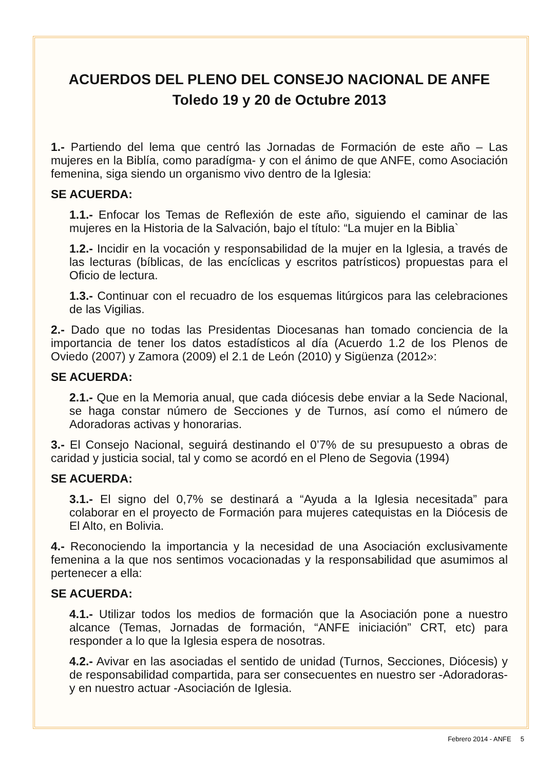ACUERDOS DEL PLENO DEL CONSEJO NACIONAL DE ANFE
Toledo 19 y 20 de Octubre 2013
1.- Partiendo del lema que centró las Jornadas de Formación de este año – Las mujeres en la Biblía, como paradígma- y con el ánimo de que ANFE, como Asociación femenina, siga siendo un organismo vivo dentro de la Iglesia:
SE ACUERDA:
1.1.- Enfocar los Temas de Reflexión de este año, siguiendo el caminar de las mujeres en la Historia de la Salvación, bajo el título: “La mujer en la Biblia`
1.2.- Incidir en la vocación y responsabilidad de la mujer en la Iglesia, a través de las lecturas (bíblicas, de las encíclicas y escritos patrísticos) propuestas para el Oficio de lectura.
1.3.- Continuar con el recuadro de los esquemas litúrgicos para las celebraciones de las Vigilias.
2.- Dado que no todas las Presidentas Diocesanas han tomado conciencia de la importancia de tener los datos estadísticos al día (Acuerdo 1.2 de los Plenos de Oviedo (2007) y Zamora (2009) el 2.1 de León (2010) y Sigüenza (2012»:
SE ACUERDA:
2.1.- Que en la Memoria anual, que cada diócesis debe enviar a la Sede Nacional, se haga constar número de Secciones y de Turnos, así como el número de Adoradoras activas y honorarias.
3.- El Consejo Nacional, seguirá destinando el 0’7% de su presupuesto a obras de caridad y justicia social, tal y como se acordó en el Pleno de Segovia (1994)
SE ACUERDA:
3.1.- El signo del 0,7% se destinará a “Ayuda a la Iglesia necesitada” para colaborar en el proyecto de Formación para mujeres catequistas en la Diócesis de El Alto, en Bolivia.
4.- Reconociendo la importancia y la necesidad de una Asociación exclusivamente femenina a la que nos sentimos vocacionadas y la responsabilidad que asumimos al pertenecer a ella:
SE ACUERDA:
4.1.- Utilizar todos los medios de formación que la Asociación pone a nuestro alcance (Temas, Jornadas de formación, “ANFE iniciación” CRT, etc) para responder a lo que la Iglesia espera de nosotras.
4.2.- Avivar en las asociadas el sentido de unidad (Turnos, Secciones, Diócesis) y de responsabilidad compartida, para ser consecuentes en nuestro ser -Adoradoras- y en nuestro actuar -Asociación de Iglesia.
Febrero 2014 - ANFE 5